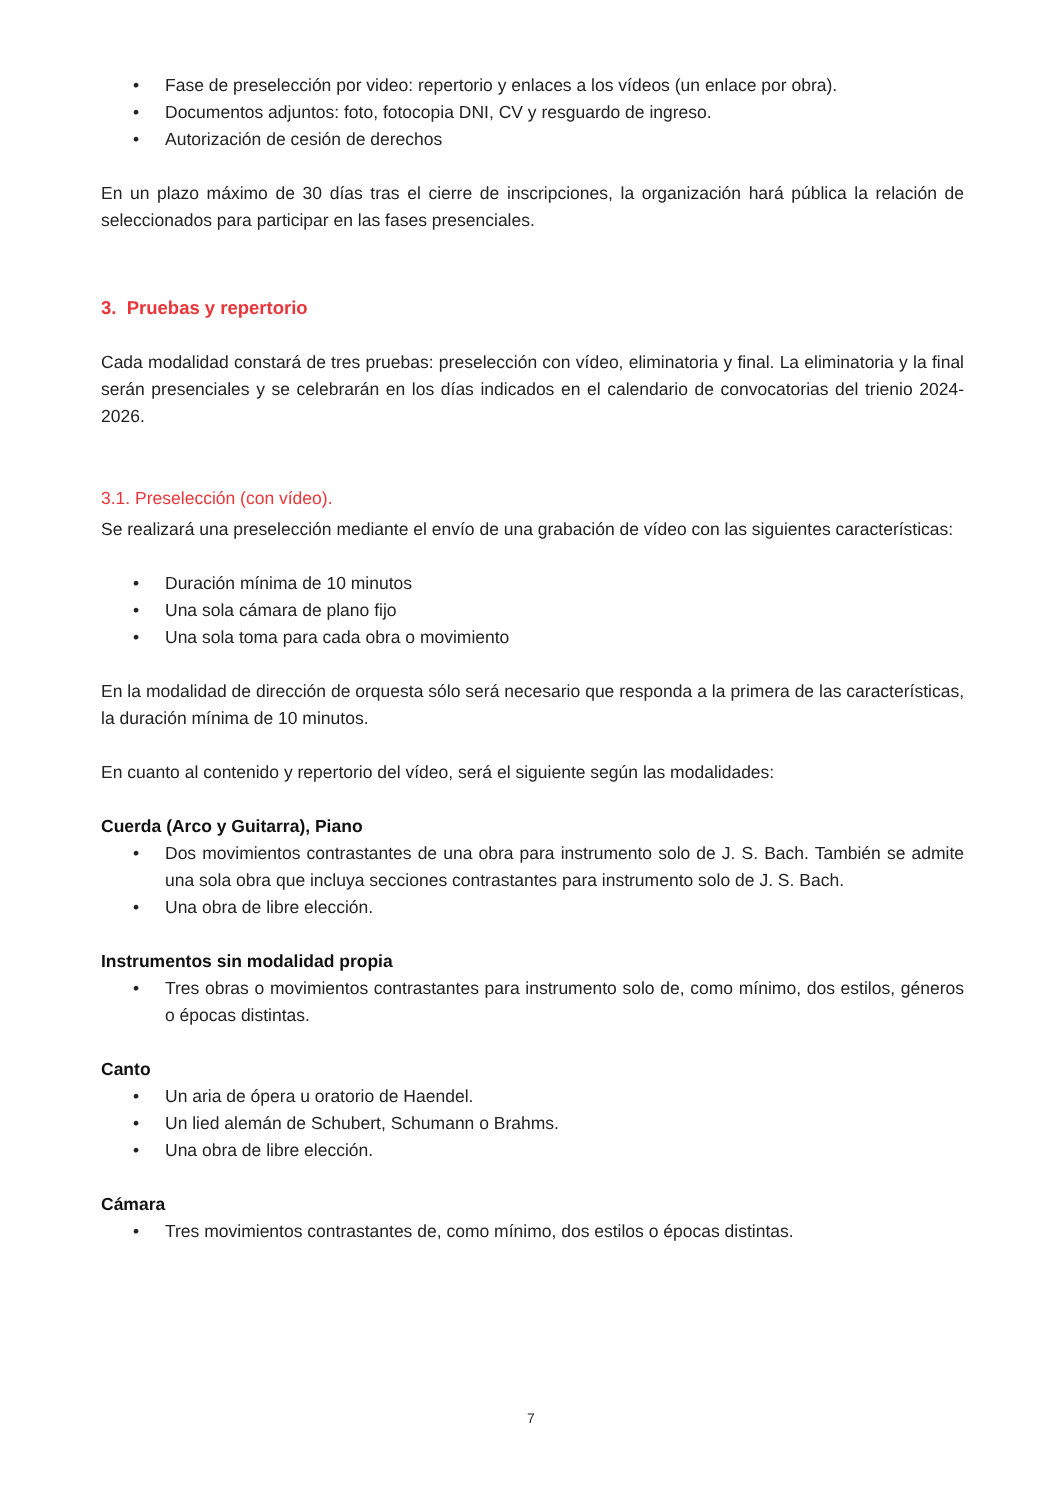• Fase de preselección por video: repertorio y enlaces a los vídeos (un enlace por obra).
• Documentos adjuntos: foto, fotocopia DNI, CV y resguardo de ingreso.
• Autorización de cesión de derechos
En un plazo máximo de 30 días tras el cierre de inscripciones, la organización hará pública la relación de seleccionados para participar en las fases presenciales.
3. Pruebas y repertorio
Cada modalidad constará de tres pruebas: preselección con vídeo, eliminatoria y final. La eliminatoria y la final serán presenciales y se celebrarán en los días indicados en el calendario de convocatorias del trienio 2024-2026.
3.1. Preselección (con vídeo).
Se realizará una preselección mediante el envío de una grabación de vídeo con las siguientes características:
• Duración mínima de 10 minutos
• Una sola cámara de plano fijo
• Una sola toma para cada obra o movimiento
En la modalidad de dirección de orquesta sólo será necesario que responda a la primera de las características, la duración mínima de 10 minutos.
En cuanto al contenido y repertorio del vídeo, será el siguiente según las modalidades:
Cuerda (Arco y Guitarra), Piano
• Dos movimientos contrastantes de una obra para instrumento solo de J. S. Bach. También se admite una sola obra que incluya secciones contrastantes para instrumento solo de J. S. Bach.
• Una obra de libre elección.
Instrumentos sin modalidad propia
• Tres obras o movimientos contrastantes para instrumento solo de, como mínimo, dos estilos, géneros o épocas distintas.
Canto
• Un aria de ópera u oratorio de Haendel.
• Un lied alemán de Schubert, Schumann o Brahms.
• Una obra de libre elección.
Cámara
• Tres movimientos contrastantes de, como mínimo, dos estilos o épocas distintas.
7